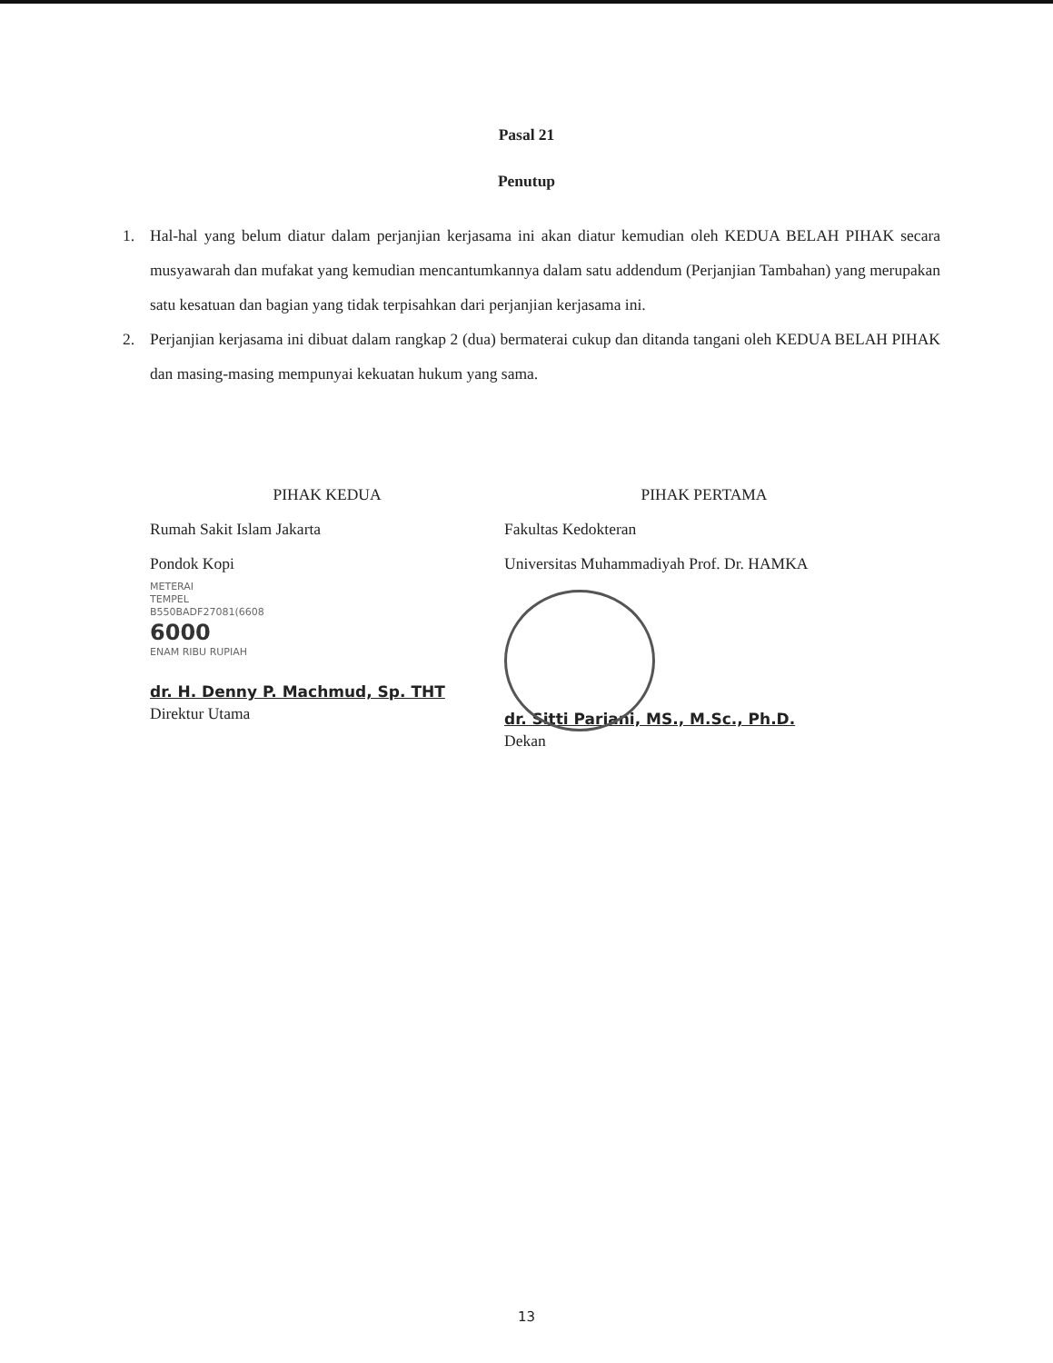Pasal 21
Penutup
1. Hal-hal yang belum diatur dalam perjanjian kerjasama ini akan diatur kemudian oleh KEDUA BELAH PIHAK secara musyawarah dan mufakat yang kemudian mencantumkannya dalam satu addendum (Perjanjian Tambahan) yang merupakan satu kesatuan dan bagian yang tidak terpisahkan dari perjanjian kerjasama ini.
2. Perjanjian kerjasama ini dibuat dalam rangkap 2 (dua) bermaterai cukup dan ditanda tangani oleh KEDUA BELAH PIHAK dan masing-masing mempunyai kekuatan hukum yang sama.
PIHAK KEDUA
Rumah Sakit Islam Jakarta
Pondok Kopi
METERAI
TEMPEL
B550BADF27081(6608
6000
ENAM RIBU RUPIAH
dr. H. Denny P. Machmud, Sp. THT
Direktur Utama
PIHAK PERTAMA
Fakultas Kedokteran
Universitas Muhammadiyah Prof. Dr. HAMKA
dr. Sitti Pariani, MS., M.Sc., Ph.D.
Dekan
13